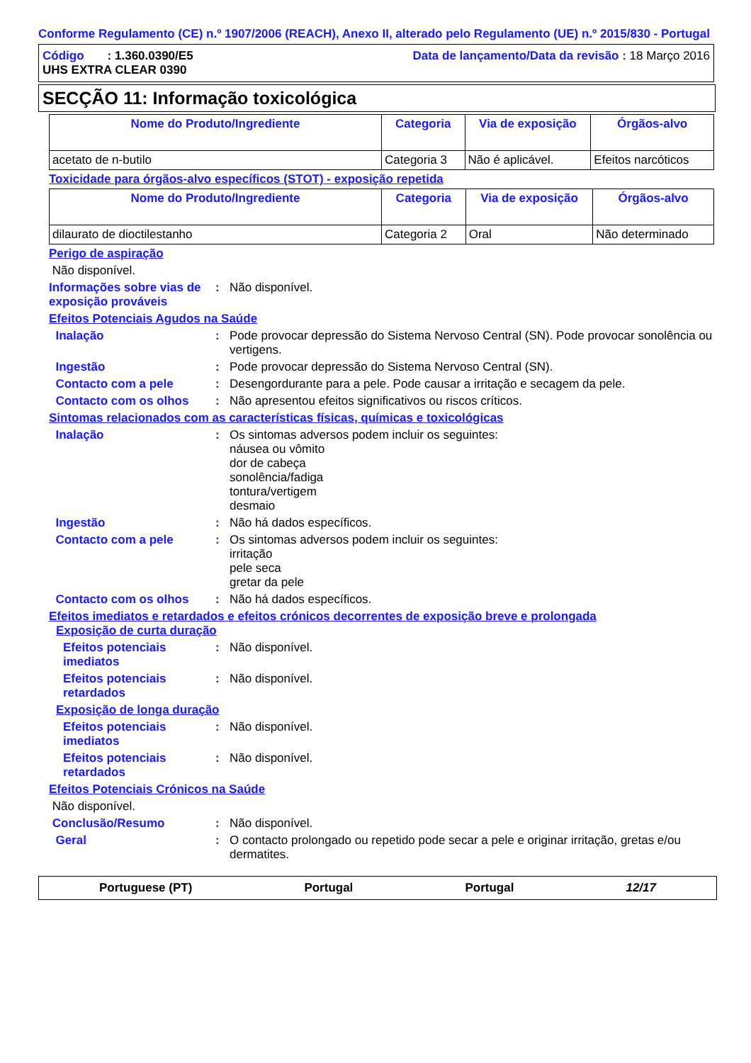Conforme Regulamento (CE) n.º 1907/2006 (REACH), Anexo II, alterado pelo Regulamento (UE) n.º 2015/830 - Portugal
Código : 1.360.0390/E5
UHS EXTRA CLEAR 0390
Data de lançamento/Data da revisão : 18 Março 2016
SECÇÃO 11: Informação toxicológica
| Nome do Produto/Ingrediente | Categoria | Via de exposição | Órgãos-alvo |
| --- | --- | --- | --- |
| acetato de n-butilo | Categoria 3 | Não é aplicável. | Efeitos narcóticos |
Toxicidade para órgãos-alvo específicos (STOT) - exposição repetida
| Nome do Produto/Ingrediente | Categoria | Via de exposição | Órgãos-alvo |
| --- | --- | --- | --- |
| dilaurato de dioctilestanho | Categoria 2 | Oral | Não determinado |
Perigo de aspiração
Não disponível.
Informações sobre vias de exposição prováveis
: Não disponível.
Efeitos Potenciais Agudos na Saúde
Inalação : Pode provocar depressão do Sistema Nervoso Central (SN). Pode provocar sonolência ou vertigens.
Ingestão : Pode provocar depressão do Sistema Nervoso Central (SN).
Contacto com a pele : Desengordurante para a pele. Pode causar a irritação e secagem da pele.
Contacto com os olhos : Não apresentou efeitos significativos ou riscos críticos.
Sintomas relacionados com as características físicas, químicas e toxicológicas
Inalação : Os sintomas adversos podem incluir os seguintes:
náusea ou vômito
dor de cabeça
sonolência/fadiga
tontura/vertigem
desmaio
Ingestão : Não há dados específicos.
Contacto com a pele : Os sintomas adversos podem incluir os seguintes:
irritação
pele seca
gretar da pele
Contacto com os olhos : Não há dados específicos.
Efeitos imediatos e retardados e efeitos crónicos decorrentes de exposição breve e prolongada
Exposição de curta duração
Efeitos potenciais imediatos
: Não disponível.
Efeitos potenciais retardados
: Não disponível.
Exposição de longa duração
Efeitos potenciais imediatos
: Não disponível.
Efeitos potenciais retardados
: Não disponível.
Efeitos Potenciais Crónicos na Saúde
Não disponível.
Conclusão/Resumo : Não disponível.
Geral : O contacto prolongado ou repetido pode secar a pele e originar irritação, gretas e/ou dermatites.
Portuguese (PT) Portugal Portugal 12/17